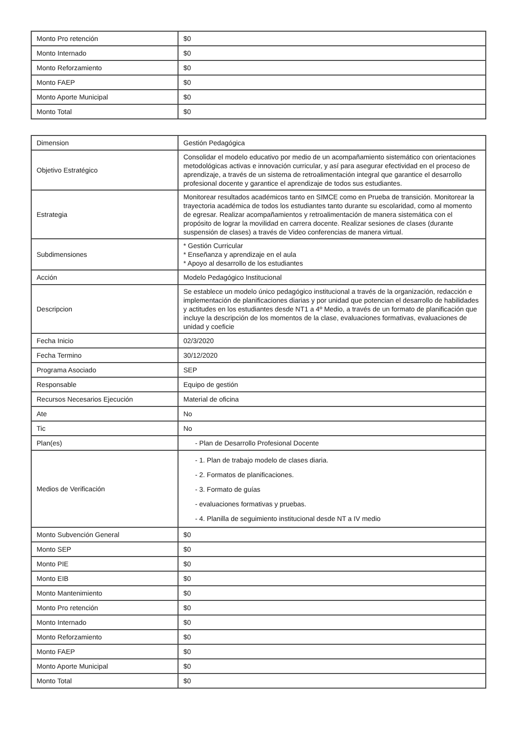| Monto Pro retención | $0 |
| Monto Internado | $0 |
| Monto Reforzamiento | $0 |
| Monto FAEP | $0 |
| Monto Aporte Municipal | $0 |
| Monto Total | $0 |
| Dimension | Gestión Pedagógica |
| Objetivo Estratégico | Consolidar el modelo educativo por medio de un acompañamiento sistemático con orientaciones metodológicas activas e innovación curricular, y así para asegurar efectividad en el proceso de aprendizaje, a través de un sistema de retroalimentación integral que garantice el desarrollo profesional docente y garantice el aprendizaje de todos sus estudiantes. |
| Estrategia | Monitorear resultados académicos tanto en SIMCE como en Prueba de transición. Monitorear la trayectoria académica de todos los estudiantes tanto durante su escolaridad, como al momento de egresar. Realizar acompañamientos y retroalimentación de manera sistemática con el propósito de lograr la movilidad en carrera docente. Realizar sesiones de clases (durante suspensión de clases) a través de Video conferencias de manera virtual. |
| Subdimensiones | * Gestión Curricular * Enseñanza y aprendizaje en el aula * Apoyo al desarrollo de los estudiantes |
| Acción | Modelo Pedagógico Institucional |
| Descripcion | Se establece un modelo único pedagógico institucional a través de la organización, redacción e implementación de planificaciones diarias y por unidad que potencian el desarrollo de habilidades y actitudes en los estudiantes desde NT1 a 4º Medio, a través de un formato de planificación que incluye la descripción de los momentos de la clase, evaluaciones formativas, evaluaciones de unidad y coeficie |
| Fecha Inicio | 02/3/2020 |
| Fecha Termino | 30/12/2020 |
| Programa Asociado | SEP |
| Responsable | Equipo de gestión |
| Recursos Necesarios Ejecución | Material de oficina |
| Ate | No |
| Tic | No |
| Plan(es) | - Plan de Desarrollo Profesional Docente |
| Medios de Verificación | - 1. Plan de trabajo modelo de clases diaria. - 2. Formatos de planificaciones. - 3. Formato de guías - evaluaciones formativas y pruebas. - 4. Planilla de seguimiento institucional desde NT a IV medio |
| Monto Subvención General | $0 |
| Monto SEP | $0 |
| Monto PIE | $0 |
| Monto EIB | $0 |
| Monto Mantenimiento | $0 |
| Monto Pro retención | $0 |
| Monto Internado | $0 |
| Monto Reforzamiento | $0 |
| Monto FAEP | $0 |
| Monto Aporte Municipal | $0 |
| Monto Total | $0 |